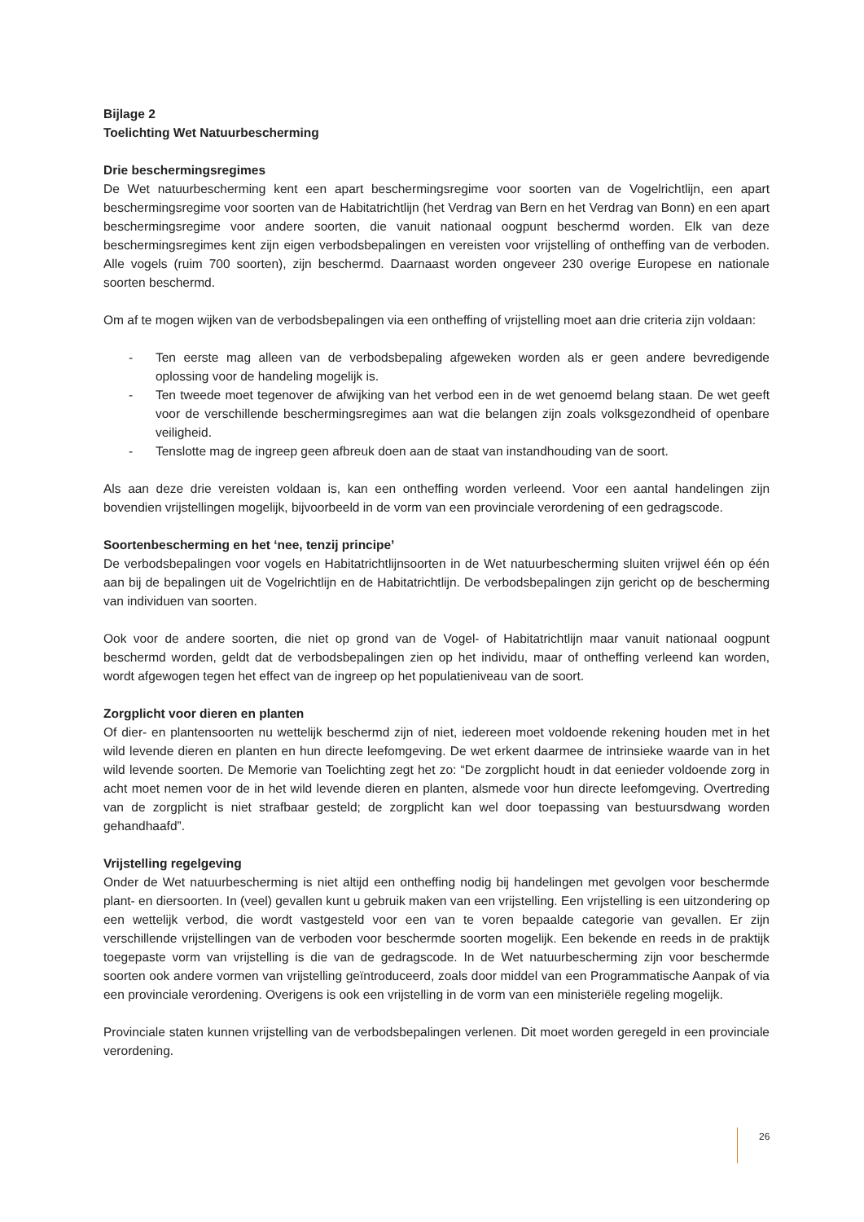Bijlage 2
Toelichting Wet Natuurbescherming
Drie beschermingsregimes
De Wet natuurbescherming kent een apart beschermingsregime voor soorten van de Vogelrichtlijn, een apart beschermingsregime voor soorten van de Habitatrichtlijn (het Verdrag van Bern en het Verdrag van Bonn) en een apart beschermingsregime voor andere soorten, die vanuit nationaal oogpunt beschermd worden. Elk van deze beschermingsregimes kent zijn eigen verbodsbepalingen en vereisten voor vrijstelling of ontheffing van de verboden. Alle vogels (ruim 700 soorten), zijn beschermd. Daarnaast worden ongeveer 230 overige Europese en nationale soorten beschermd.
Om af te mogen wijken van de verbodsbepalingen via een ontheffing of vrijstelling moet aan drie criteria zijn voldaan:
- Ten eerste mag alleen van de verbodsbepaling afgeweken worden als er geen andere bevredigende oplossing voor de handeling mogelijk is.
- Ten tweede moet tegenover de afwijking van het verbod een in de wet genoemd belang staan. De wet geeft voor de verschillende beschermingsregimes aan wat die belangen zijn zoals volksgezondheid of openbare veiligheid.
- Tenslotte mag de ingreep geen afbreuk doen aan de staat van instandhouding van de soort.
Als aan deze drie vereisten voldaan is, kan een ontheffing worden verleend. Voor een aantal handelingen zijn bovendien vrijstellingen mogelijk, bijvoorbeeld in de vorm van een provinciale verordening of een gedragscode.
Soortenbescherming en het ‘nee, tenzij principe’
De verbodsbepalingen voor vogels en Habitatrichtlijnsoorten in de Wet natuurbescherming sluiten vrijwel één op één aan bij de bepalingen uit de Vogelrichtlijn en de Habitatrichtlijn. De verbodsbepalingen zijn gericht op de bescherming van individuen van soorten.
Ook voor de andere soorten, die niet op grond van de Vogel- of Habitatrichtlijn maar vanuit nationaal oogpunt beschermd worden, geldt dat de verbodsbepalingen zien op het individu, maar of ontheffing verleend kan worden, wordt afgewogen tegen het effect van de ingreep op het populatieniveau van de soort.
Zorgplicht voor dieren en planten
Of dier- en plantensoorten nu wettelijk beschermd zijn of niet, iedereen moet voldoende rekening houden met in het wild levende dieren en planten en hun directe leefomgeving. De wet erkent daarmee de intrinsieke waarde van in het wild levende soorten. De Memorie van Toelichting zegt het zo: “De zorgplicht houdt in dat eenieder voldoende zorg in acht moet nemen voor de in het wild levende dieren en planten, alsmede voor hun directe leefomgeving. Overtreding van de zorgplicht is niet strafbaar gesteld; de zorgplicht kan wel door toepassing van bestuursdwang worden gehandhaafd”.
Vrijstelling regelgeving
Onder de Wet natuurbescherming is niet altijd een ontheffing nodig bij handelingen met gevolgen voor beschermde plant- en diersoorten. In (veel) gevallen kunt u gebruik maken van een vrijstelling. Een vrijstelling is een uitzondering op een wettelijk verbod, die wordt vastgesteld voor een van te voren bepaalde categorie van gevallen. Er zijn verschillende vrijstellingen van de verboden voor beschermde soorten mogelijk. Een bekende en reeds in de praktijk toegepaste vorm van vrijstelling is die van de gedragscode. In de Wet natuurbescherming zijn voor beschermde soorten ook andere vormen van vrijstelling geïntroduceerd, zoals door middel van een Programmatische Aanpak of via een provinciale verordening. Overigens is ook een vrijstelling in de vorm van een ministeriële regeling mogelijk.
Provinciale staten kunnen vrijstelling van de verbodsbepalingen verlenen. Dit moet worden geregeld in een provinciale verordening.
26